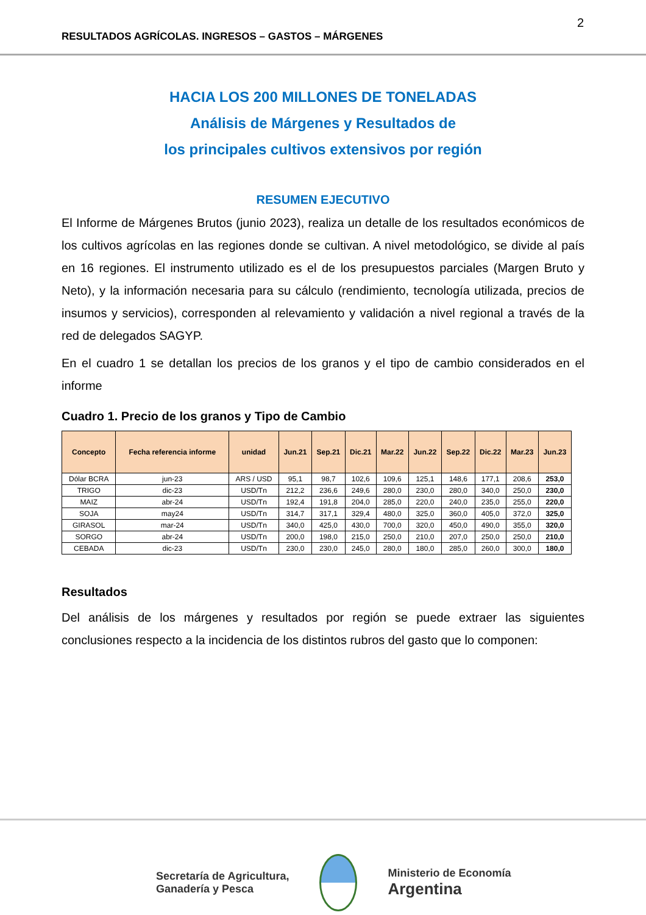2
RESULTADOS AGRÍCOLAS. INGRESOS – GASTOS – MÁRGENES
HACIA LOS 200 MILLONES DE TONELADAS
Análisis de Márgenes y Resultados de
los principales cultivos extensivos por región
RESUMEN EJECUTIVO
El Informe de Márgenes Brutos (junio 2023), realiza un detalle de los resultados económicos de los cultivos agrícolas en las regiones donde se cultivan. A nivel metodológico, se divide al país en 16 regiones. El instrumento utilizado es el de los presupuestos parciales (Margen Bruto y Neto), y la información necesaria para su cálculo (rendimiento, tecnología utilizada, precios de insumos y servicios), corresponden al relevamiento y validación a nivel regional a través de la red de delegados SAGYP.
En el cuadro 1 se detallan los precios de los granos y el tipo de cambio considerados en el informe
Cuadro 1. Precio de los granos y Tipo de Cambio
| Concepto | Fecha referencia informe | unidad | Jun.21 | Sep.21 | Dic.21 | Mar.22 | Jun.22 | Sep.22 | Dic.22 | Mar.23 | Jun.23 |
| --- | --- | --- | --- | --- | --- | --- | --- | --- | --- | --- | --- |
| Dólar BCRA | jun-23 | ARS / USD | 95,1 | 98,7 | 102,6 | 109,6 | 125,1 | 148,6 | 177,1 | 208,6 | 253,0 |
| TRIGO | dic-23 | USD/Tn | 212,2 | 236,6 | 249,6 | 280,0 | 230,0 | 280,0 | 340,0 | 250,0 | 230,0 |
| MAIZ | abr-24 | USD/Tn | 192,4 | 191,8 | 204,0 | 285,0 | 220,0 | 240,0 | 235,0 | 255,0 | 220,0 |
| SOJA | may24 | USD/Tn | 314,7 | 317,1 | 329,4 | 480,0 | 325,0 | 360,0 | 405,0 | 372,0 | 325,0 |
| GIRASOL | mar-24 | USD/Tn | 340,0 | 425,0 | 430,0 | 700,0 | 320,0 | 450,0 | 490,0 | 355,0 | 320,0 |
| SORGO | abr-24 | USD/Tn | 200,0 | 198,0 | 215,0 | 250,0 | 210,0 | 207,0 | 250,0 | 250,0 | 210,0 |
| CEBADA | dic-23 | USD/Tn | 230,0 | 230,0 | 245,0 | 280,0 | 180,0 | 285,0 | 260,0 | 300,0 | 180,0 |
Resultados
Del análisis de los márgenes y resultados por región se puede extraer las siguientes conclusiones respecto a la incidencia de los distintos rubros del gasto que lo componen:
Secretaría de Agricultura,
Ganadería y Pesca
Ministerio de Economía
Argentina